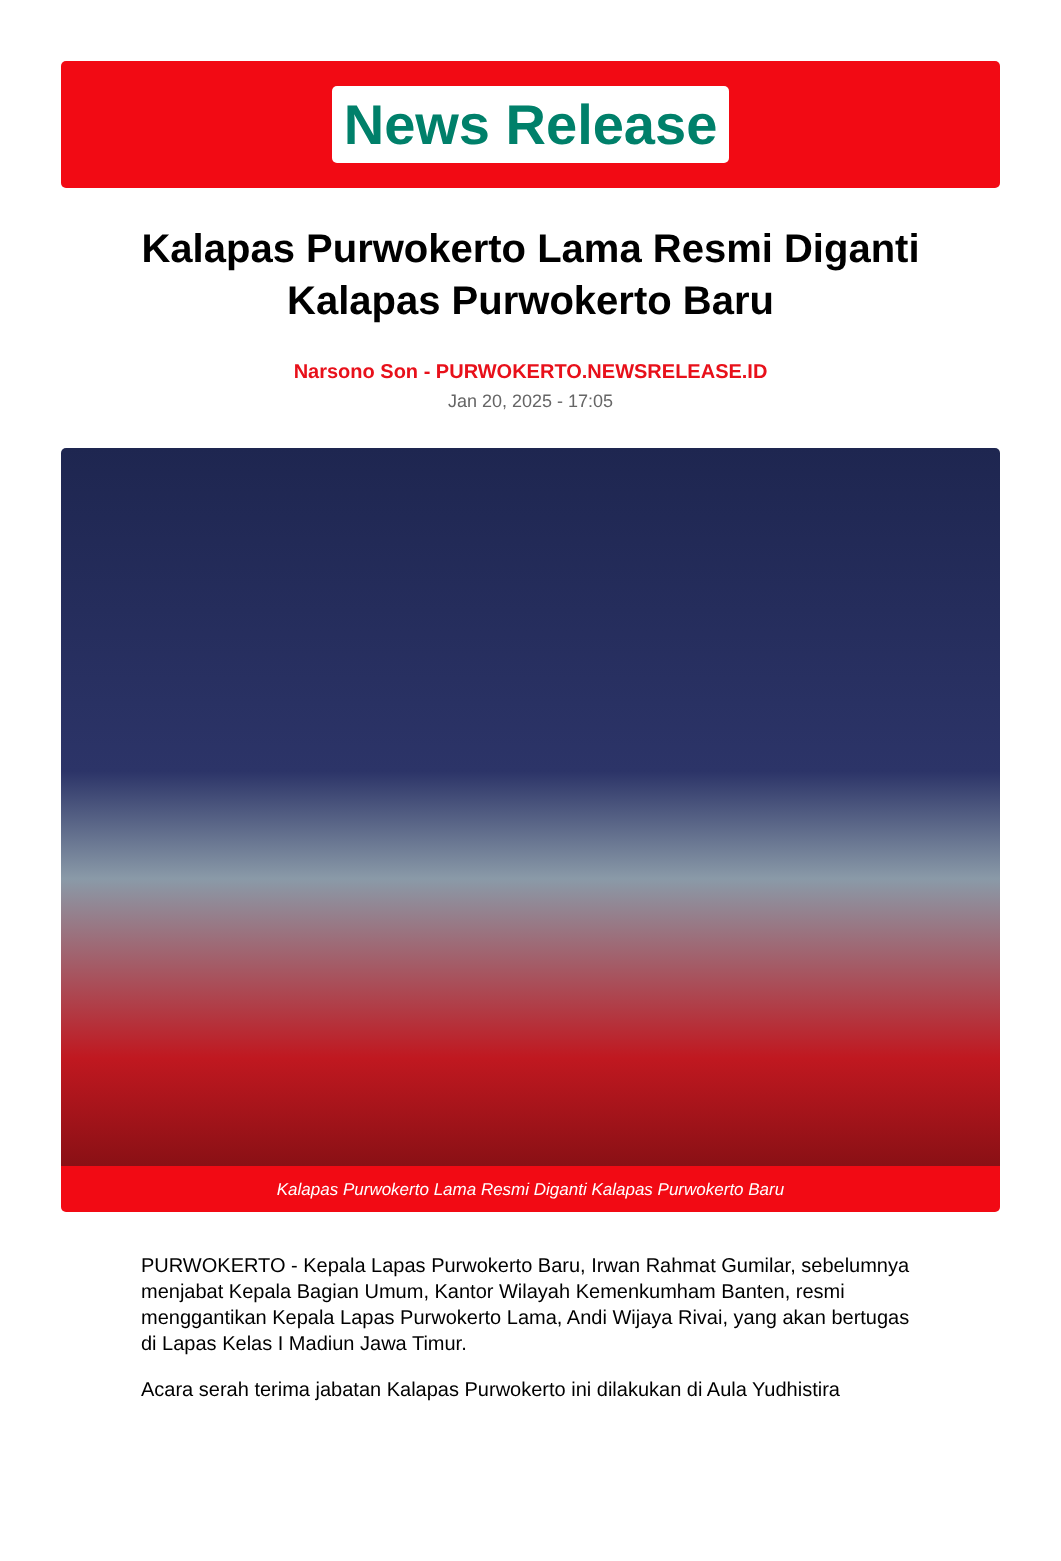News Release
Kalapas Purwokerto Lama Resmi Diganti Kalapas Purwokerto Baru
Narsono Son - PURWOKERTO.NEWSRELEASE.ID
Jan 20, 2025 - 17:05
Kalapas Purwokerto Lama Resmi Diganti Kalapas Purwokerto Baru
PURWOKERTO - Kepala Lapas Purwokerto Baru, Irwan Rahmat Gumilar, sebelumnya menjabat Kepala Bagian Umum, Kantor Wilayah Kemenkumham Banten, resmi menggantikan Kepala Lapas Purwokerto Lama, Andi Wijaya Rivai, yang akan bertugas di Lapas Kelas I Madiun Jawa Timur.
Acara serah terima jabatan Kalapas Purwokerto ini dilakukan di Aula Yudhistira